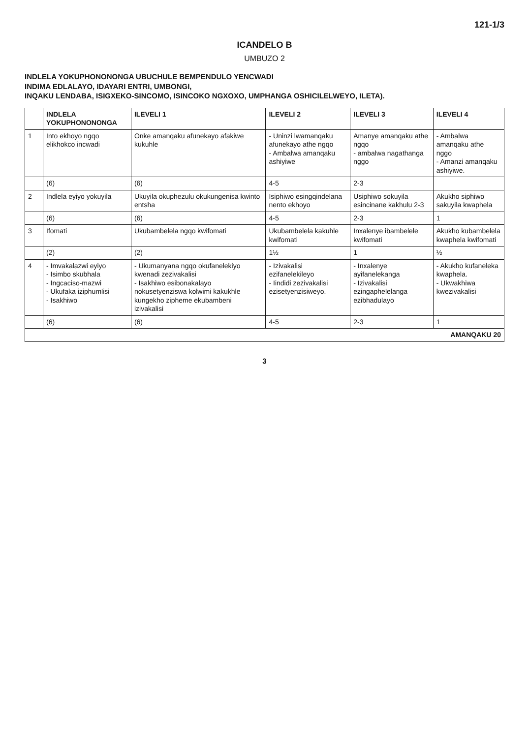121-1/3
ICANDELO B
UMBUZO 2
INDLELA YOKUPHONONONGA UBUCHULE BEMPENDULO YENCWADI
INDIMA EDLALAYO, IDAYARI ENTRI, UMBONGI,
INQAKU LENDABA, ISIGXEKO-SINCOMO, ISINCOKO NGXOXO, UMPHANGA OSHICILELWEYO, ILETA).
| | INDLELA YOKUPHONONONGA | ILEVELI 1 | ILEVELI 2 | ILEVELI 3 | ILEVELI 4 |
| --- | --- | --- | --- | --- | --- |
| 1 | Into ekhoyo ngqo elikhokco incwadi | Onke amanqaku afunekayo afakiwe kukuhle | - Uninzi lwamanqaku afunekayo athe ngqo - Ambalwa amanqaku ashiyiwe | Amanye amanqaku athe ngqo - ambalwa nagathanga nggo | - Ambalwa amanqaku athe nggo - Amanzi amanqaku ashiyiwe. |
| | (6) | (6) | 4-5 | 2-3 | |
| 2 | Indlela eyiyo yokuyila | Ukuyila okuphezulu okukungenisa kwinto entsha | Isiphiwo esingqindelana nento ekhoyo | Usiphiwo sokuyila esincinane kakhulu 2-3 | Akukho siphiwo sakuyila kwaphela |
| | (6) | (6) | 4-5 | 2-3 | 1 |
| 3 | Ifomati | Ukubambelela ngqo kwifomati | Ukubambelela kakuhle kwifomati | Inxalenye ibambelele kwifomati | Akukho kubambelela kwaphela kwifomati |
| | (2) | (2) | 1½ | 1 | ½ |
| 4 | - Imvakalazwi eyiyo - Isimbo skubhala - Ingcaciso-mazwi - Ukufaka iziphumlisi - Isakhiwo | - Ukumanyana ngqo okufanelekiyo kwenadi zezivakalisi - Isakhiwo esibonakalayo nokusetyenziswa kolwimi kakukhle kungekho zipheme ekubambeni izivakalisi | - Izivakalisi ezifanelekileyo - Iindidi zezivakalisi ezisetyenzisiweyo. | - Inxalenye ayifanelekanga - Izivakalisi ezingaphelelanga ezibhadulayo | - Akukho kufaneleka kwaphela. - Ukwakhiwa kwezivakalisi |
| | (6) | (6) | 4-5 | 2-3 | 1 |
| AMANQAKU 20 | | | | | |
3